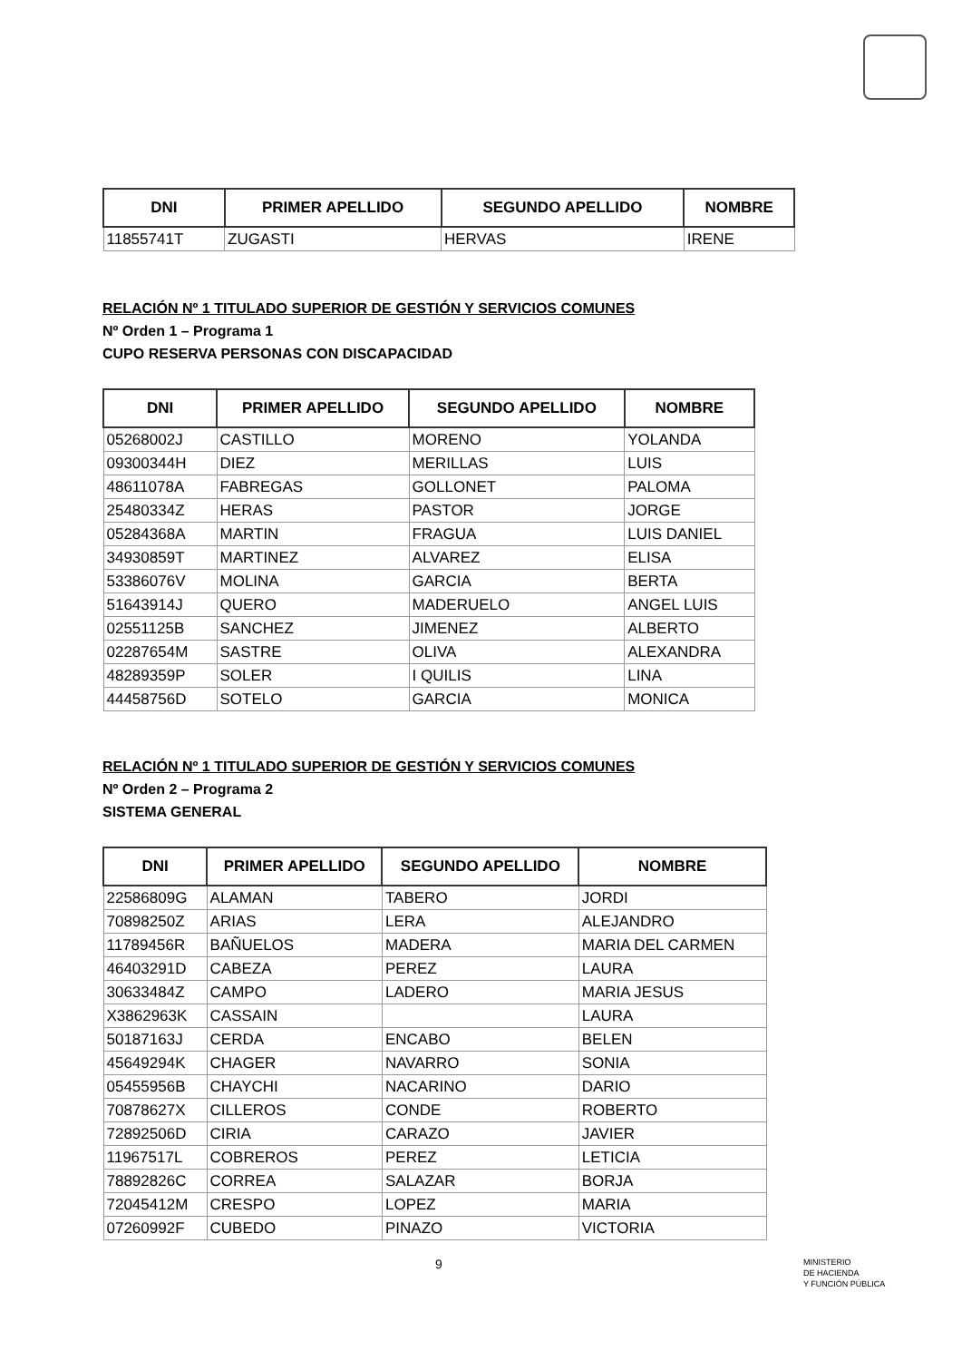| DNI | PRIMER APELLIDO | SEGUNDO APELLIDO | NOMBRE |
| --- | --- | --- | --- |
| 11855741T | ZUGASTI | HERVAS | IRENE |
RELACIÓN Nº 1 TITULADO SUPERIOR DE GESTIÓN Y SERVICIOS COMUNES
Nº Orden 1 – Programa 1
CUPO RESERVA PERSONAS CON DISCAPACIDAD
| DNI | PRIMER APELLIDO | SEGUNDO APELLIDO | NOMBRE |
| --- | --- | --- | --- |
| 05268002J | CASTILLO | MORENO | YOLANDA |
| 09300344H | DIEZ | MERILLAS | LUIS |
| 48611078A | FABREGAS | GOLLONET | PALOMA |
| 25480334Z | HERAS | PASTOR | JORGE |
| 05284368A | MARTIN | FRAGUA | LUIS DANIEL |
| 34930859T | MARTINEZ | ALVAREZ | ELISA |
| 53386076V | MOLINA | GARCIA | BERTA |
| 51643914J | QUERO | MADERUELO | ANGEL LUIS |
| 02551125B | SANCHEZ | JIMENEZ | ALBERTO |
| 02287654M | SASTRE | OLIVA | ALEXANDRA |
| 48289359P | SOLER | I QUILIS | LINA |
| 44458756D | SOTELO | GARCIA | MONICA |
RELACIÓN Nº 1 TITULADO SUPERIOR DE GESTIÓN Y SERVICIOS COMUNES
Nº Orden 2 – Programa 2
SISTEMA GENERAL
| DNI | PRIMER APELLIDO | SEGUNDO APELLIDO | NOMBRE |
| --- | --- | --- | --- |
| 22586809G | ALAMAN | TABERO | JORDI |
| 70898250Z | ARIAS | LERA | ALEJANDRO |
| 11789456R | BAÑUELOS | MADERA | MARIA DEL CARMEN |
| 46403291D | CABEZA | PEREZ | LAURA |
| 30633484Z | CAMPO | LADERO | MARIA JESUS |
| X3862963K | CASSAIN | | LAURA |
| 50187163J | CERDA | ENCABO | BELEN |
| 45649294K | CHAGER | NAVARRO | SONIA |
| 05455956B | CHAYCHI | NACARINO | DARIO |
| 70878627X | CILLEROS | CONDE | ROBERTO |
| 72892506D | CIRIA | CARAZO | JAVIER |
| 11967517L | COBREROS | PEREZ | LETICIA |
| 78892826C | CORREA | SALAZAR | BORJA |
| 72045412M | CRESPO | LOPEZ | MARIA |
| 07260992F | CUBEDO | PINAZO | VICTORIA |
9
MINISTERIO
DE HACIENDA
Y FUNCIÓN PÚBLICA